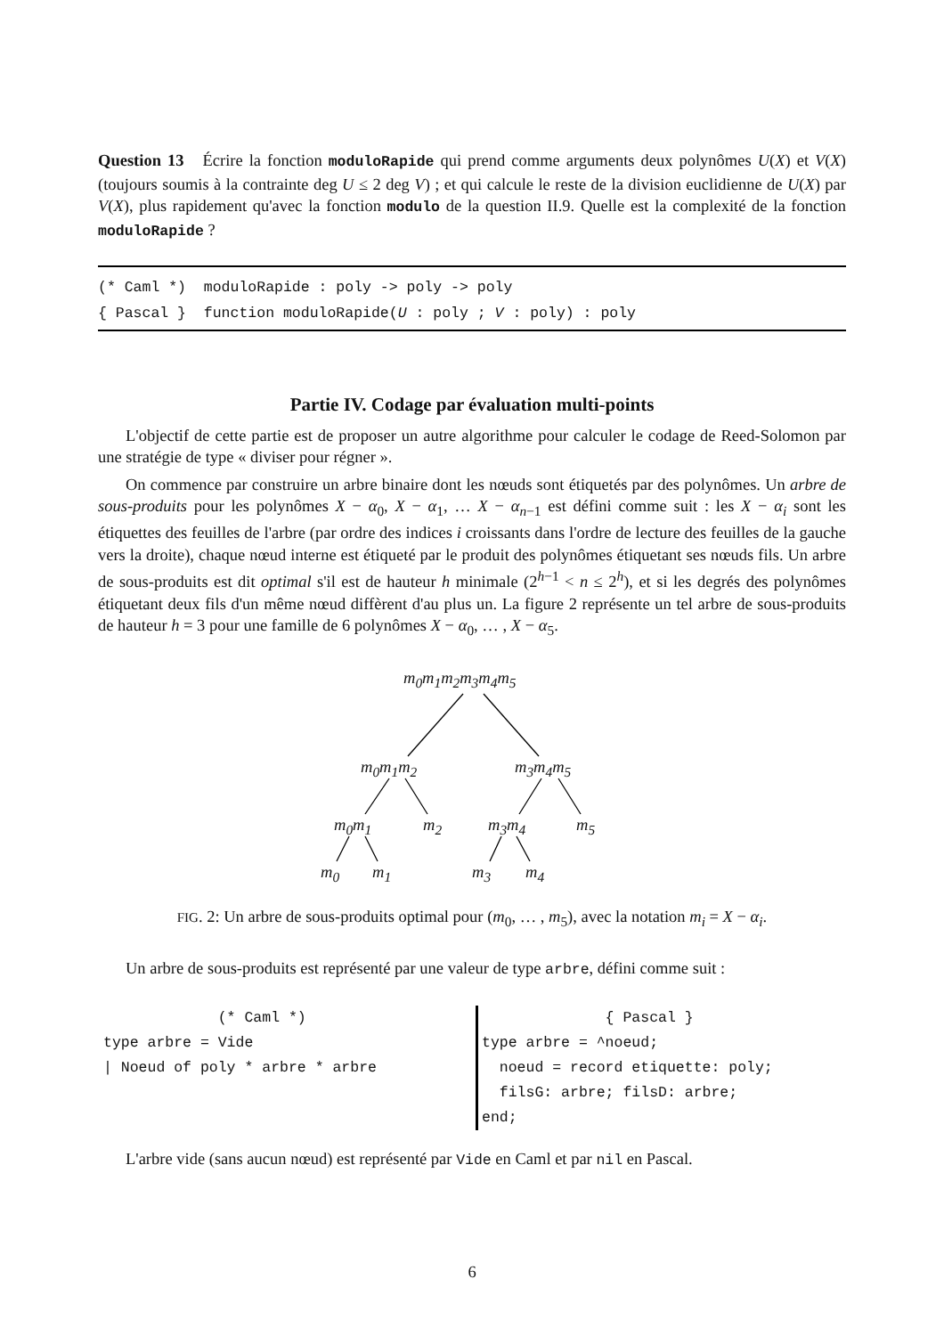Question 13 Écrire la fonction moduloRapide qui prend comme arguments deux polynômes U(X) et V(X) (toujours soumis à la contrainte deg U ≤ 2 deg V) ; et qui calcule le reste de la division euclidienne de U(X) par V(X), plus rapidement qu'avec la fonction modulo de la question II.9. Quelle est la complexité de la fonction moduloRapide ?
(* Caml *) moduloRapide : poly -> poly -> poly
{ Pascal } function moduloRapide(U : poly ; V : poly) : poly
Partie IV. Codage par évaluation multi-points
L'objectif de cette partie est de proposer un autre algorithme pour calculer le codage de Reed-Solomon par une stratégie de type « diviser pour régner ».
On commence par construire un arbre binaire dont les nœuds sont étiquetés par des polynômes. Un arbre de sous-produits pour les polynômes X − α<sub>0</sub>, X − α<sub>1</sub>, … X − α<sub>n−1</sub> est défini comme suit : les X − α<sub>i</sub> sont les étiquettes des feuilles de l'arbre (par ordre des indices i croissants dans l'ordre de lecture des feuilles de la gauche vers la droite), chaque nœud interne est étiqueté par le produit des polynômes étiquetant ses nœuds fils. Un arbre de sous-produits est dit optimal s'il est de hauteur h minimale (2<sup>h−1</sup> < n ≤ 2<sup>h</sup>), et si les degrés des polynômes étiquetant deux fils d'un même nœud diffèrent d'au plus un. La figure 2 représente un tel arbre de sous-produits de hauteur h = 3 pour une famille de 6 polynômes X − α<sub>0</sub>, … , X − α<sub>5</sub>.
m<sub>0</sub>m<sub>1</sub>m<sub>2</sub>m<sub>3</sub>m<sub>4</sub>m<sub>5</sub>
m<sub>0</sub>m<sub>1</sub>m<sub>2</sub> m<sub>3</sub>m<sub>4</sub>m<sub>5</sub>
m<sub>0</sub>m<sub>1</sub> m<sub>2</sub> m<sub>3</sub>m<sub>4</sub> m<sub>5</sub>
m<sub>0</sub> m<sub>1</sub> m<sub>3</sub> m<sub>4</sub>
FIG. 2: Un arbre de sous-produits optimal pour (m<sub>0</sub>, … , m<sub>5</sub>), avec la notation m<sub>i</sub> = X − α<sub>i</sub>.
Un arbre de sous-produits est représenté par une valeur de type arbre, défini comme suit :
(* Caml *) type arbre = Vide | Noeud of poly * arbre * arbre
{ Pascal } type arbre = ^noeud; noeud = record etiquette: poly; filsG: arbre; filsD: arbre; end;
L'arbre vide (sans aucun nœud) est représenté par Vide en Caml et par nil en Pascal.
6